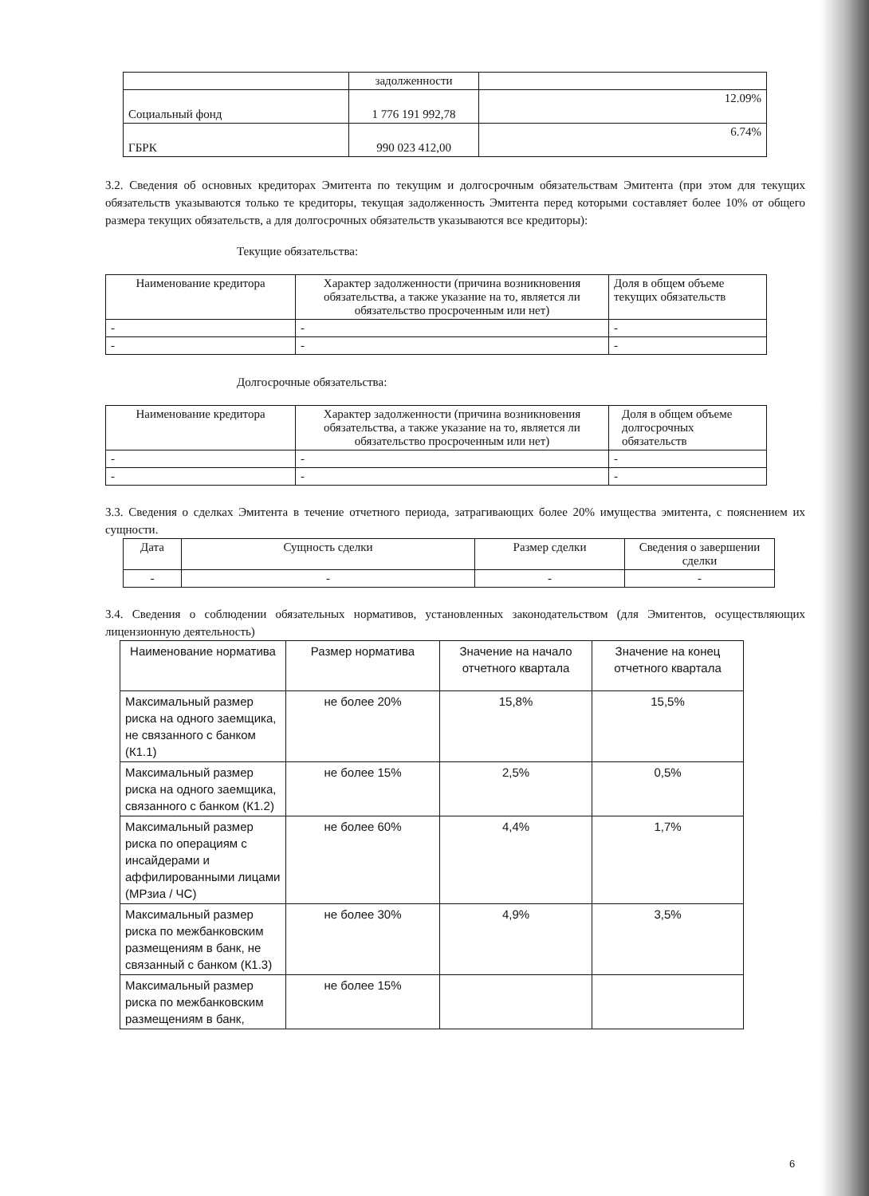| | задолженности | |
| Социальный фонд | 1 776 191 992,78 | 12.09% |
| ГБРК | 990 023 412,00 | 6.74% |
3.2. Сведения об основных кредиторах Эмитента по текущим и долгосрочным обязательствам Эмитента (при этом для текущих обязательств указываются только те кредиторы, текущая задолженность Эмитента перед которыми составляет более 10% от общего размера текущих обязательств, а для долгосрочных обязательств указываются все кредиторы):
Текущие обязательства:
| Наименование кредитора | Характер задолженности (причина возникновения обязательства, а также указание на то, является ли обязательство просроченным или нет) | Доля в общем объеме текущих обязательств |
| - | - | - |
| - | - | - |
Долгосрочные обязательства:
| Наименование кредитора | Характер задолженности (причина возникновения обязательства, а также указание на то, является ли обязательство просроченным или нет) | Доля в общем объеме долгосрочных обязательств |
| - | - | - |
| - | - | - |
3.3. Сведения о сделках Эмитента в течение отчетного периода, затрагивающих более 20% имущества эмитента, с пояснением их сущности.
| Дата | Сущность сделки | Размер сделки | Сведения о завершении сделки |
| - | - | - | - |
3.4. Сведения о соблюдении обязательных нормативов, установленных законодательством (для Эмитентов, осуществляющих лицензионную деятельность)
| Наименование норматива | Размер норматива | Значение на начало отчетного квартала | Значение на конец отчетного квартала |
| Максимальный размер риска на одного заемщика, не связанного с банком (К1.1) | не более 20% | 15,8% | 15,5% |
| Максимальный размер риска на одного заемщика, связанного с банком (К1.2) | не более 15% | 2,5% | 0,5% |
| Максимальный размер риска по операциям с инсайдерами и аффилированными лицами (МРзиа / ЧС) | не более 60% | 4,4% | 1,7% |
| Максимальный размер риска по межбанковским размещениям в банк, не связанный с банком (К1.3) | не более 30% | 4,9% | 3,5% |
| Максимальный размер риска по межбанковским размещениям в банк, | не более 15% | | |
6